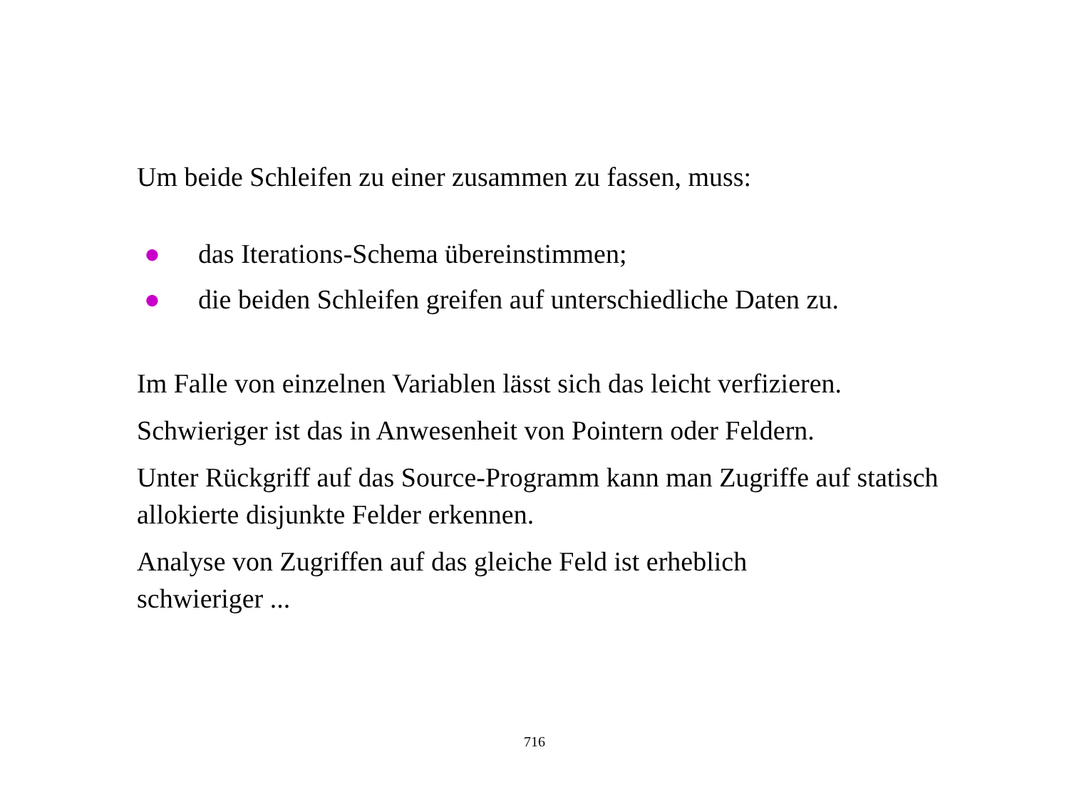Um beide Schleifen zu einer zusammen zu fassen, muss:
● das Iterations-Schema übereinstimmen;
● die beiden Schleifen greifen auf unterschiedliche Daten zu.
Im Falle von einzelnen Variablen lässt sich das leicht verfizieren.
Schwieriger ist das in Anwesenheit von Pointern oder Feldern.
Unter Rückgriff auf das Source-Programm kann man Zugriffe auf statisch allokierte disjunkte Felder erkennen.
Analyse von Zugriffen auf das gleiche Feld ist erheblich
schwieriger ...
716